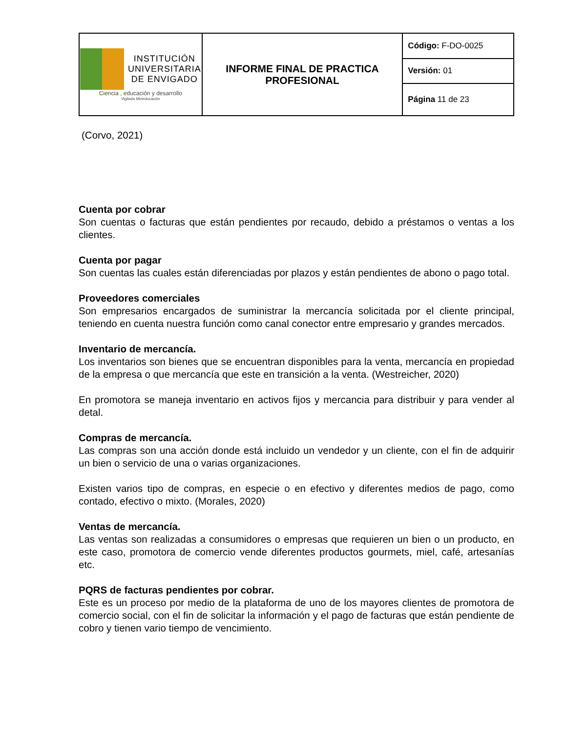| INSTITUCIÓN UNIVERSITARIA DE ENVIGADO Ciencia , educación y desarrollo Vigilada Mineducación | INFORME FINAL DE PRACTICA PROFESIONAL | Código: F-DO-0025 |
| | | Versión: 01 |
| | | Página 11 de 23 |
(Corvo, 2021)
Cuenta por cobrar
Son cuentas o facturas que están pendientes por recaudo, debido a préstamos o ventas a los clientes.
Cuenta por pagar
Son cuentas las cuales están diferenciadas por plazos y están pendientes de abono o pago total.
Proveedores comerciales
Son empresarios encargados de suministrar la mercancía solicitada por el cliente principal, teniendo en cuenta nuestra función como canal conector entre empresario y grandes mercados.
Inventario de mercancía.
Los inventarios son bienes que se encuentran disponibles para la venta, mercancía en propiedad de la empresa o que mercancía que este en transición a la venta. (Westreicher, 2020)
En promotora se maneja inventario en activos fijos y mercancia para distribuir y para vender al detal.
Compras de mercancía.
Las compras son una acción donde está incluido un vendedor y un cliente, con el fin de adquirir un bien o servicio de una o varias organizaciones.
Existen varios tipo de compras, en especie o en efectivo y diferentes medios de pago, como contado, efectivo o mixto. (Morales, 2020)
Ventas de mercancía.
Las ventas son realizadas a consumidores o empresas que requieren un bien o un producto, en este caso, promotora de comercio vende diferentes productos gourmets, miel, café, artesanías etc.
PQRS de facturas pendientes por cobrar.
Este es un proceso por medio de la plataforma de uno de los mayores clientes de promotora de comercio social, con el fin de solicitar la información y el pago de facturas que están pendiente de cobro y tienen vario tiempo de vencimiento.